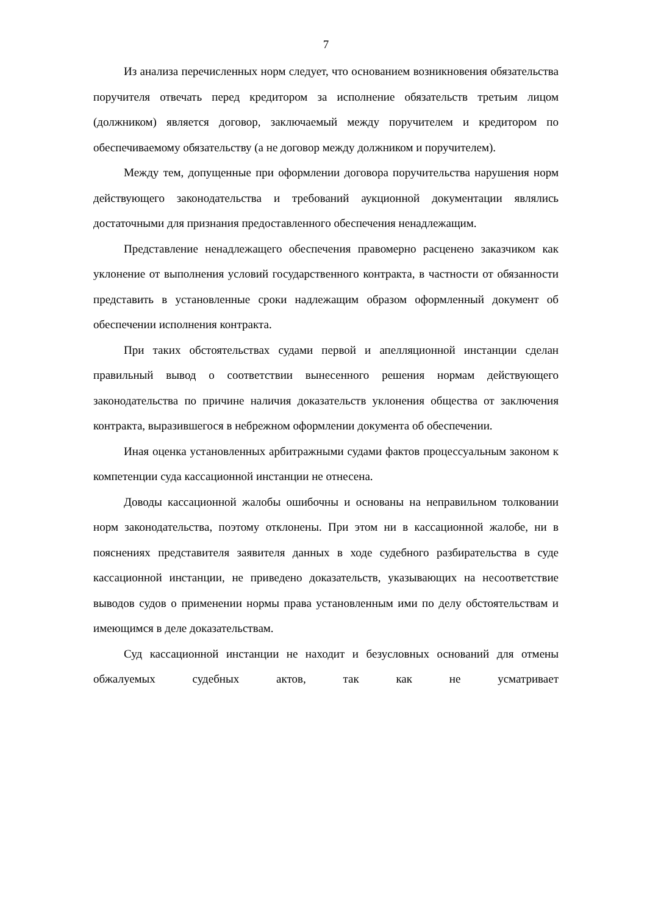7
Из анализа перечисленных норм следует, что основанием возникновения обязательства поручителя отвечать перед кредитором за исполнение обязательств третьим лицом (должником) является договор, заключаемый между поручителем и кредитором по обеспечиваемому обязательству (а не договор между должником и поручителем).
Между тем, допущенные при оформлении договора поручительства нарушения норм действующего законодательства и требований аукционной документации являлись достаточными для признания предоставленного обеспечения ненадлежащим.
Представление ненадлежащего обеспечения правомерно расценено заказчиком как уклонение от выполнения условий государственного контракта, в частности от обязанности представить в установленные сроки надлежащим образом оформленный документ об обеспечении исполнения контракта.
При таких обстоятельствах судами первой и апелляционной инстанции сделан правильный вывод о соответствии вынесенного решения нормам действующего законодательства по причине наличия доказательств уклонения общества от заключения контракта, выразившегося в небрежном оформлении документа об обеспечении.
Иная оценка установленных арбитражными судами фактов процессуальным законом к компетенции суда кассационной инстанции не отнесена.
Доводы кассационной жалобы ошибочны и основаны на неправильном толковании норм законодательства, поэтому отклонены. При этом ни в кассационной жалобе, ни в пояснениях представителя заявителя данных в ходе судебного разбирательства в суде кассационной инстанции, не приведено доказательств, указывающих на несоответствие выводов судов о применении нормы права установленным ими по делу обстоятельствам и имеющимся в деле доказательствам.
Суд кассационной инстанции не находит и безусловных оснований для отмены обжалуемых судебных актов, так как не усматривает